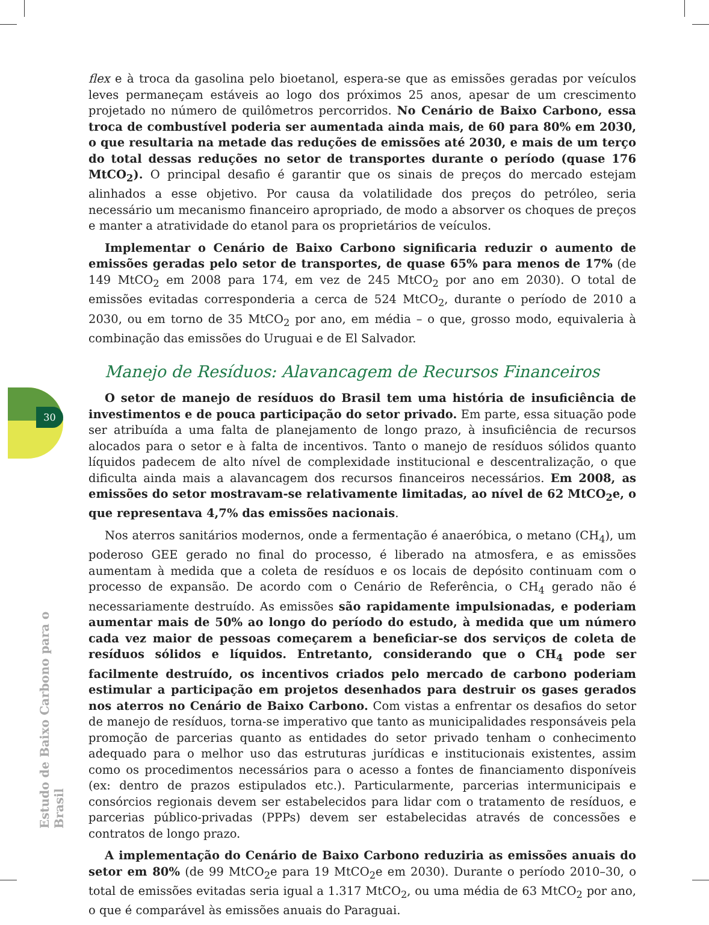30
Estudo de Baixo Carbono para o Brasil
flex e à troca da gasolina pelo bioetanol, espera-se que as emissões geradas por veículos leves permaneçam estáveis ao logo dos próximos 25 anos, apesar de um crescimento projetado no número de quilômetros percorridos. No Cenário de Baixo Carbono, essa troca de combustível poderia ser aumentada ainda mais, de 60 para 80% em 2030, o que resultaria na metade das reduções de emissões até 2030, e mais de um terço do total dessas reduções no setor de transportes durante o período (quase 176 MtCO<sub>2</sub>). O principal desafio é garantir que os sinais de preços do mercado estejam alinhados a esse objetivo. Por causa da volatilidade dos preços do petróleo, seria necessário um mecanismo financeiro apropriado, de modo a absorver os choques de preços e manter a atratividade do etanol para os proprietários de veículos.
Implementar o Cenário de Baixo Carbono significaria reduzir o aumento de emissões geradas pelo setor de transportes, de quase 65% para menos de 17% (de 149 MtCO<sub>2</sub> em 2008 para 174, em vez de 245 MtCO<sub>2</sub> por ano em 2030). O total de emissões evitadas corresponderia a cerca de 524 MtCO<sub>2</sub>, durante o período de 2010 a 2030, ou em torno de 35 MtCO<sub>2</sub> por ano, em média – o que, grosso modo, equivaleria à combinação das emissões do Uruguai e de El Salvador.
Manejo de Resíduos: Alavancagem de Recursos Financeiros
O setor de manejo de resíduos do Brasil tem uma história de insuficiência de investimentos e de pouca participação do setor privado. Em parte, essa situação pode ser atribuída a uma falta de planejamento de longo prazo, à insuficiência de recursos alocados para o setor e à falta de incentivos. Tanto o manejo de resíduos sólidos quanto líquidos padecem de alto nível de complexidade institucional e descentralização, o que dificulta ainda mais a alavancagem dos recursos financeiros necessários. Em 2008, as emissões do setor mostravam-se relativamente limitadas, ao nível de 62 MtCO<sub>2</sub>e, o que representava 4,7% das emissões nacionais.
Nos aterros sanitários modernos, onde a fermentação é anaeróbica, o metano (CH<sub>4</sub>), um poderoso GEE gerado no final do processo, é liberado na atmosfera, e as emissões aumentam à medida que a coleta de resíduos e os locais de depósito continuam com o processo de expansão. De acordo com o Cenário de Referência, o CH<sub>4</sub> gerado não é necessariamente destruído. As emissões são rapidamente impulsionadas, e poderiam aumentar mais de 50% ao longo do período do estudo, à medida que um número cada vez maior de pessoas começarem a beneficiar-se dos serviços de coleta de resíduos sólidos e líquidos. Entretanto, considerando que o CH<sub>4</sub> pode ser facilmente destruído, os incentivos criados pelo mercado de carbono poderiam estimular a participação em projetos desenhados para destruir os gases gerados nos aterros no Cenário de Baixo Carbono. Com vistas a enfrentar os desafios do setor de manejo de resíduos, torna-se imperativo que tanto as municipalidades responsáveis pela promoção de parcerias quanto as entidades do setor privado tenham o conhecimento adequado para o melhor uso das estruturas jurídicas e institucionais existentes, assim como os procedimentos necessários para o acesso a fontes de financiamento disponíveis (ex: dentro de prazos estipulados etc.). Particularmente, parcerias intermunicipais e consórcios regionais devem ser estabelecidos para lidar com o tratamento de resíduos, e parcerias público-privadas (PPPs) devem ser estabelecidas através de concessões e contratos de longo prazo.
A implementação do Cenário de Baixo Carbono reduziria as emissões anuais do setor em 80% (de 99 MtCO<sub>2</sub>e para 19 MtCO<sub>2</sub>e em 2030). Durante o período 2010–30, o total de emissões evitadas seria igual a 1.317 MtCO<sub>2</sub>, ou uma média de 63 MtCO<sub>2</sub> por ano, o que é comparável às emissões anuais do Paraguai.